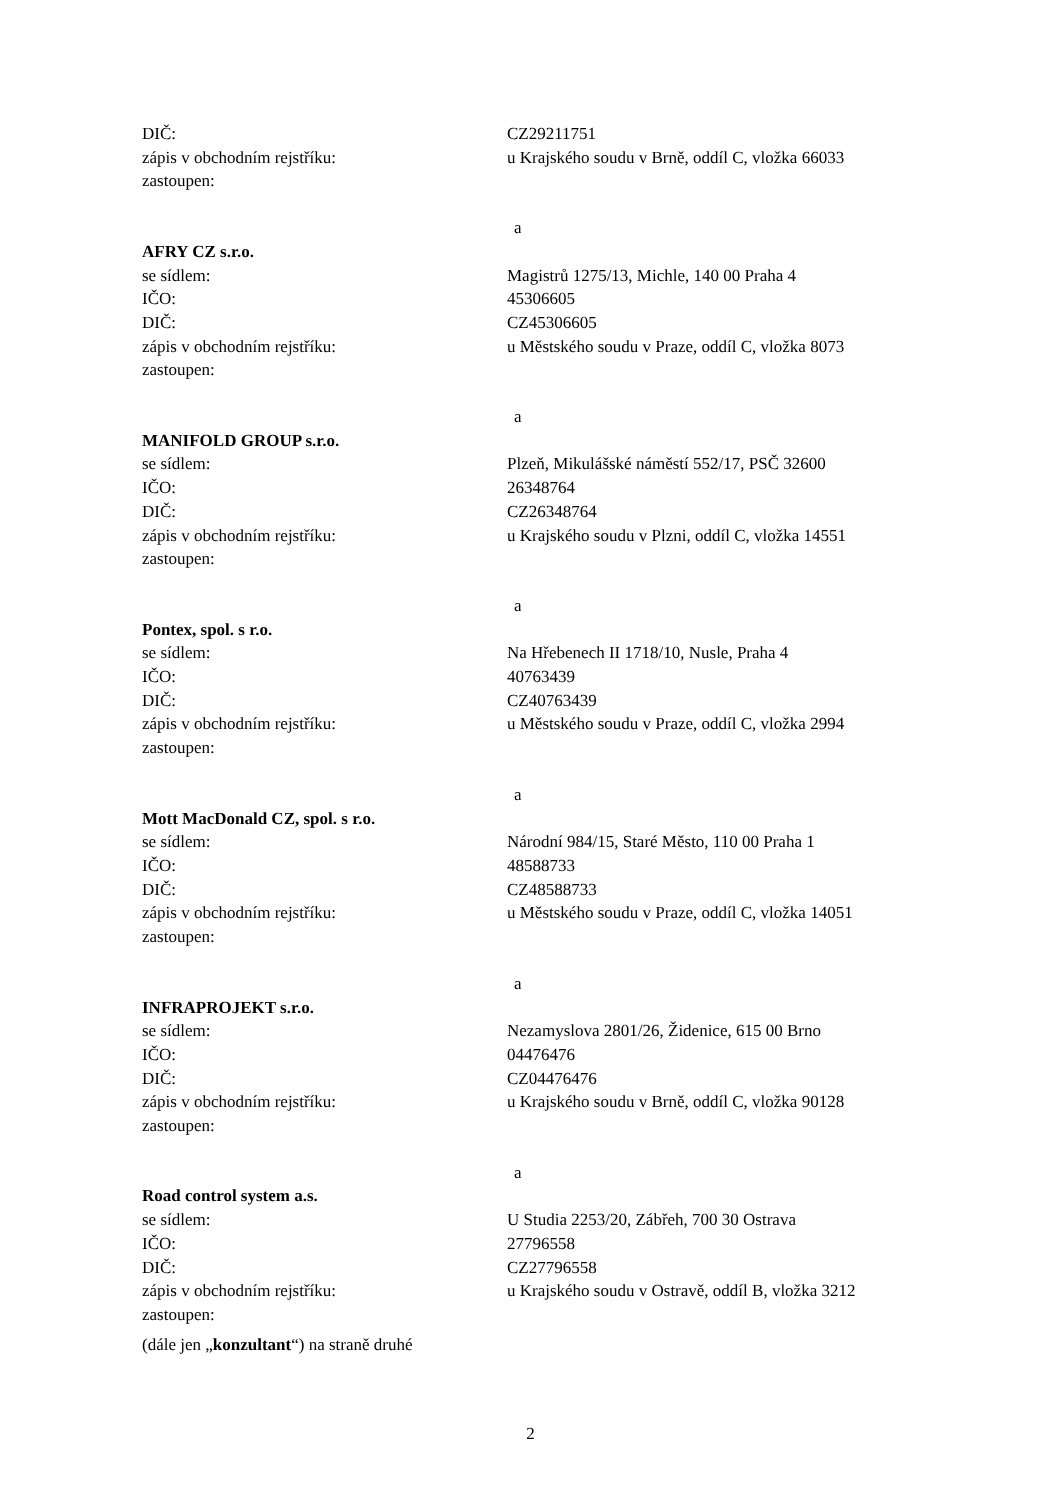DIČ: CZ29211751
zápis v obchodním rejstříku: u Krajského soudu v Brně, oddíl C, vložka 66033
zastoupen:
a
AFRY CZ s.r.o.
se sídlem: Magistrů 1275/13, Michle, 140 00 Praha 4
IČO: 45306605
DIČ: CZ45306605
zápis v obchodním rejstříku: u Městského soudu v Praze, oddíl C, vložka 8073
zastoupen:
a
MANIFOLD GROUP s.r.o.
se sídlem: Plzeň, Mikulášské náměstí 552/17, PSČ 32600
IČO: 26348764
DIČ: CZ26348764
zápis v obchodním rejstříku: u Krajského soudu v Plzni, oddíl C, vložka 14551
zastoupen:
a
Pontex, spol. s r.o.
se sídlem: Na Hřebenech II 1718/10, Nusle, Praha 4
IČO: 40763439
DIČ: CZ40763439
zápis v obchodním rejstříku: u Městského soudu v Praze, oddíl C, vložka 2994
zastoupen:
a
Mott MacDonald CZ, spol. s r.o.
se sídlem: Národní 984/15, Staré Město, 110 00 Praha 1
IČO: 48588733
DIČ: CZ48588733
zápis v obchodním rejstříku: u Městského soudu v Praze, oddíl C, vložka 14051
zastoupen:
a
INFRAPROJEKT s.r.o.
se sídlem: Nezamyslova 2801/26, Židenice, 615 00 Brno
IČO: 04476476
DIČ: CZ04476476
zápis v obchodním rejstříku: u Krajského soudu v Brně, oddíl C, vložka 90128
zastoupen:
a
Road control system a.s.
se sídlem: U Studia 2253/20, Zábřeh, 700 30 Ostrava
IČO: 27796558
DIČ: CZ27796558
zápis v obchodním rejstříku: u Krajského soudu v Ostravě, oddíl B, vložka 3212
zastoupen:
(dále jen „konzultant“) na straně druhé
2